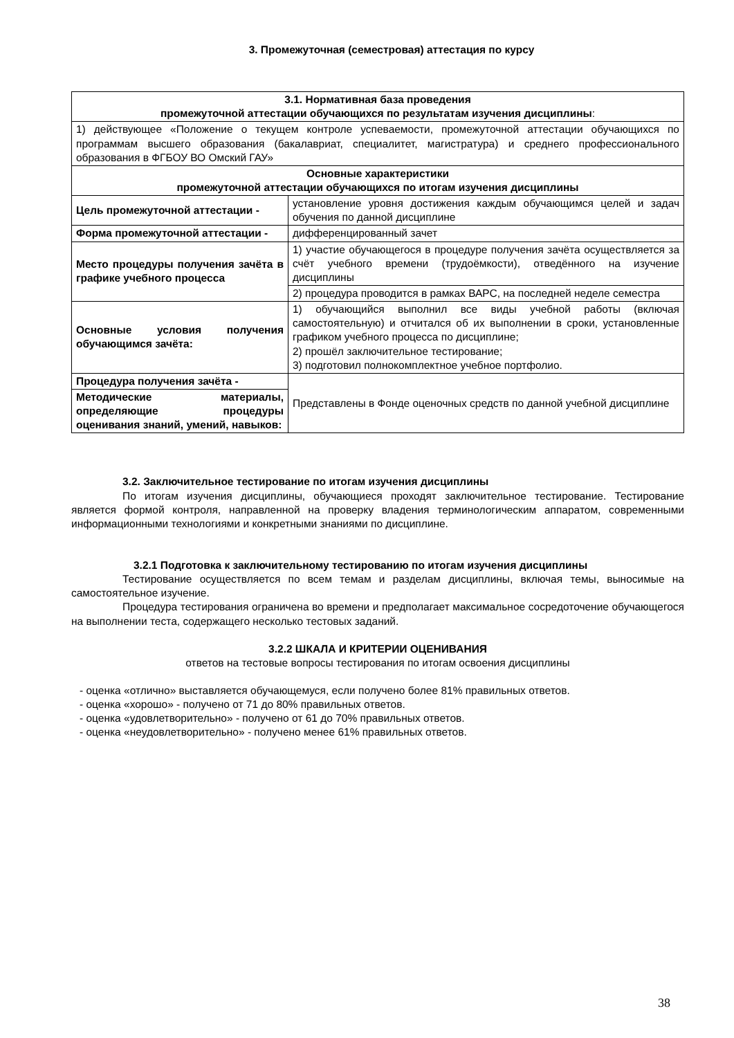3. Промежуточная (семестровая) аттестация по курсу
| 3.1. Нормативная база проведения промежуточной аттестации обучающихся по результатам изучения дисциплины : | |
| 1) действующее «Положение о текущем контроле успеваемости, промежуточной аттестации обучающихся по программам высшего образования (бакалавриат, специалитет, магистратура) и среднего профессионального образования в ФГБОУ ВО Омский ГАУ» | |
| Основные характеристики промежуточной аттестации обучающихся по итогам изучения дисциплины | |
| Цель промежуточной аттестации - | установление уровня достижения каждым обучающимся целей и задач обучения по данной дисциплине |
| Форма промежуточной аттестации - | дифференцированный зачет |
| Место процедуры получения зачёта в графике учебного процесса | 1) участие обучающегося в процедуре получения зачёта осуществляется за счёт учебного времени (трудоёмкости), отведённого на изучение дисциплины |
| | 2) процедура проводится в рамках ВАРС, на последней неделе семестра |
| Основные условия получения обучающимся зачёта: | 1) обучающийся выполнил все виды учебной работы (включая самостоятельную) и отчитался об их выполнении в сроки, установленные графиком учебного процесса по дисциплине; 2) прошёл заключительное тестирование; 3) подготовил полнокомплектное учебное портфолио. |
| Процедура получения зачёта - | Представлены в Фонде оценочных средств по данной учебной дисциплине |
| Методические материалы, определяющие процедуры оценивания знаний, умений, навыков: | |
3.2. Заключительное тестирование по итогам изучения дисциплины
По итогам изучения дисциплины, обучающиеся проходят заключительное тестирование. Тестирование является формой контроля, направленной на проверку владения терминологическим аппаратом, современными информационными технологиями и конкретными знаниями по дисциплине.
3.2.1 Подготовка к заключительному тестированию по итогам изучения дисциплины
Тестирование осуществляется по всем темам и разделам дисциплины, включая темы, выносимые на самостоятельное изучение.
Процедура тестирования ограничена во времени и предполагает максимальное сосредоточение обучающегося на выполнении теста, содержащего несколько тестовых заданий.
3.2.2 ШКАЛА И КРИТЕРИИ ОЦЕНИВАНИЯ
ответов на тестовые вопросы тестирования по итогам освоения дисциплины
- оценка «отлично» выставляется обучающемуся, если получено более 81% правильных ответов.
- оценка «хорошо» - получено от 71 до 80% правильных ответов.
- оценка «удовлетворительно» - получено от 61 до 70% правильных ответов.
- оценка «неудовлетворительно» - получено менее 61% правильных ответов.
38